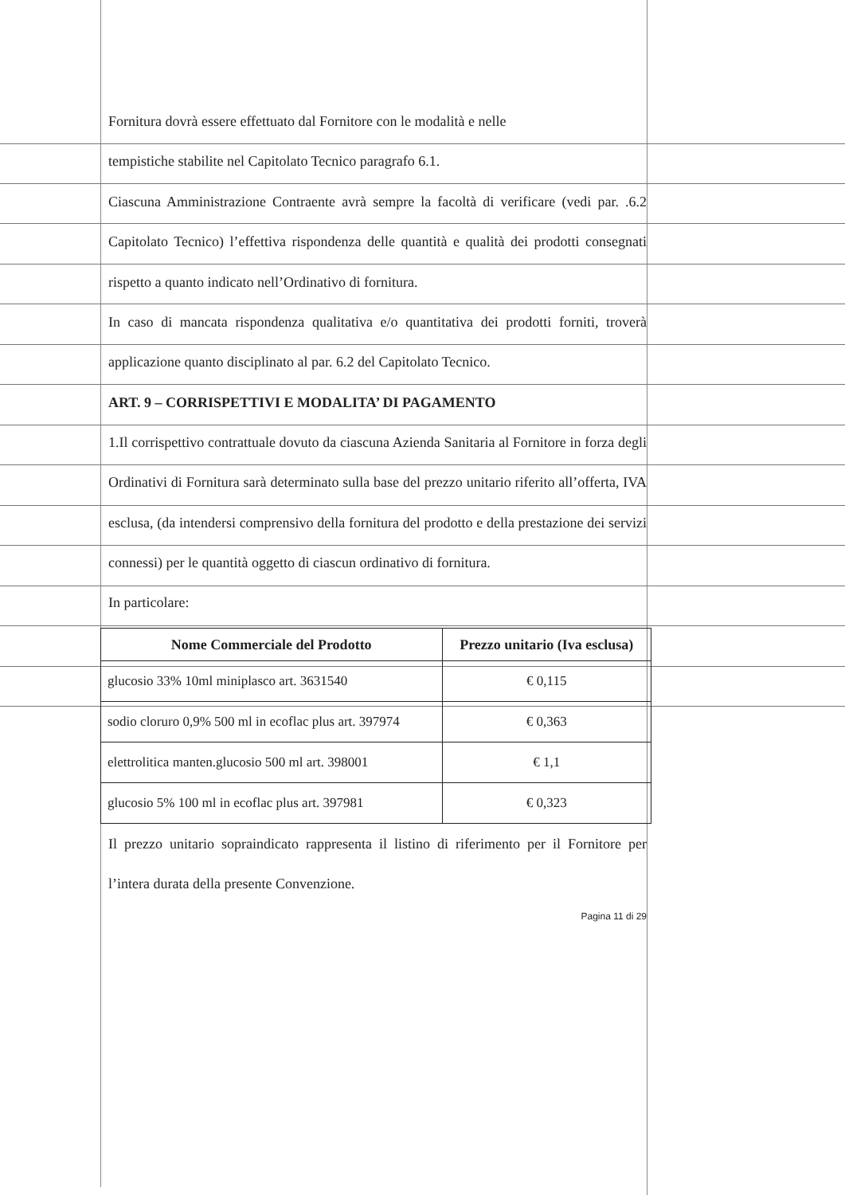Fornitura dovrà essere effettuato dal Fornitore con le modalità e nelle
tempistiche stabilite nel Capitolato Tecnico paragrafo 6.1.
Ciascuna Amministrazione Contraente avrà sempre la facoltà di verificare (vedi par. .6.2 Capitolato Tecnico) l’effettiva rispondenza delle quantità e qualità dei prodotti consegnati rispetto a quanto indicato nell’Ordinativo di fornitura.
In caso di mancata rispondenza qualitativa e/o quantitativa dei prodotti forniti, troverà applicazione quanto disciplinato al par. 6.2 del Capitolato Tecnico.
ART. 9 – CORRISPETTIVI E MODALITA’ DI PAGAMENTO
1.Il corrispettivo contrattuale dovuto da ciascuna Azienda Sanitaria al Fornitore in forza degli Ordinativi di Fornitura sarà determinato sulla base del prezzo unitario riferito all’offerta, IVA esclusa, (da intendersi comprensivo della fornitura del prodotto e della prestazione dei servizi connessi) per le quantità oggetto di ciascun ordinativo di fornitura.
In particolare:
| Nome Commerciale del Prodotto | Prezzo unitario (Iva esclusa) |
| --- | --- |
| glucosio 33% 10ml miniplasco art. 3631540 | € 0,115 |
| sodio cloruro 0,9% 500 ml in ecoflac plus art. 397974 | € 0,363 |
| elettrolitica manten.glucosio 500 ml art. 398001 | € 1,1 |
| glucosio 5% 100 ml in ecoflac plus art. 397981 | € 0,323 |
Il prezzo unitario sopraindicato rappresenta il listino di riferimento per il Fornitore per l’intera durata della presente Convenzione.
Pagina 11 di 29